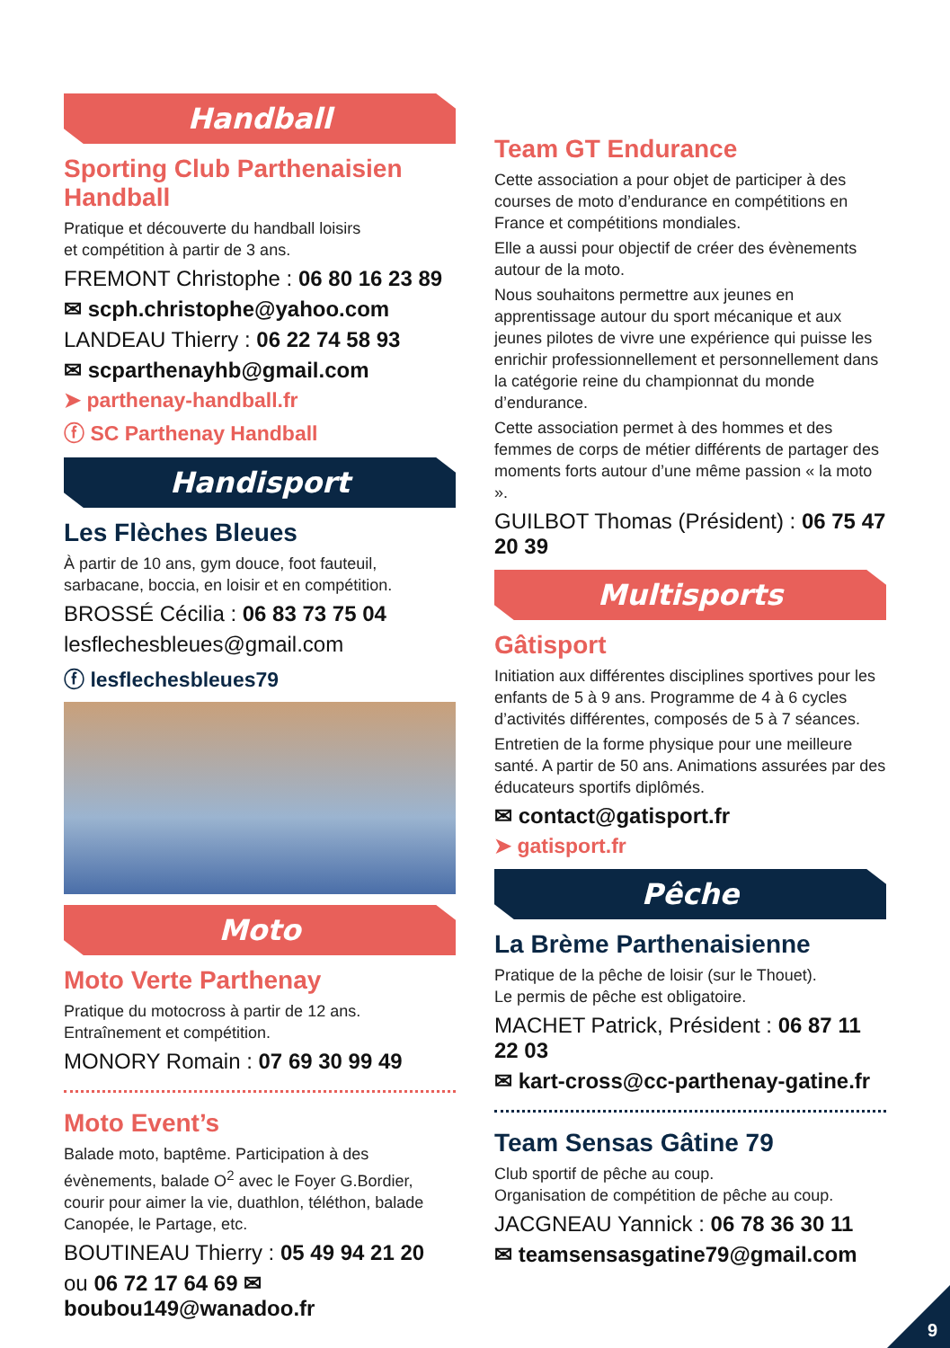Handball
Sporting Club Parthenaisien Handball
Pratique et découverte du handball loisirs
et compétition à partir de 3 ans.
FREMONT Christophe : 06 80 16 23 89
✉ scph.christophe@yahoo.com
LANDEAU Thierry : 06 22 74 58 93
✉ scparthenayhb@gmail.com
➤ parthenay-handball.fr
ⓕ SC Parthenay Handball
Handisport
Les Flèches Bleues
À partir de 10 ans, gym douce, foot fauteuil, sarbacane, boccia, en loisir et en compétition.
BROSSÉ Cécilia : 06 83 73 75 04
lesflechesbleues@gmail.com
ⓕ lesflechesbleues79
Moto
Moto Verte Parthenay
Pratique du motocross à partir de 12 ans.
Entraînement et compétition.
MONORY Romain : 07 69 30 99 49
Moto Event’s
Balade moto, baptême. Participation à des évènements, balade O<sup>2</sup> avec le Foyer G.Bordier, courir pour aimer la vie, duathlon, téléthon, balade Canopée, le Partage, etc.
BOUTINEAU Thierry : 05 49 94 21 20
ou 06 72 17 64 69 ✉ boubou149@wanadoo.fr
Team GT Endurance
Cette association a pour objet de participer à des courses de moto d’endurance en compétitions en France et compétitions mondiales.
Elle a aussi pour objectif de créer des évènements autour de la moto.
Nous souhaitons permettre aux jeunes en apprentissage autour du sport mécanique et aux jeunes pilotes de vivre une expérience qui puisse les enrichir professionnellement et personnellement dans la catégorie reine du championnat du monde d’endurance.
Cette association permet à des hommes et des femmes de corps de métier différents de partager des moments forts autour d’une même passion « la moto ».
GUILBOT Thomas (Président) : 06 75 47 20 39
Multisports
Gâtisport
Initiation aux différentes disciplines sportives pour les enfants de 5 à 9 ans. Programme de 4 à 6 cycles d’activités différentes, composés de 5 à 7 séances.
Entretien de la forme physique pour une meilleure santé. A partir de 50 ans. Animations assurées par des éducateurs sportifs diplômés.
✉ contact@gatisport.fr
➤ gatisport.fr
Pêche
La Brème Parthenaisienne
Pratique de la pêche de loisir (sur le Thouet).
Le permis de pêche est obligatoire.
MACHET Patrick, Président : 06 87 11 22 03
✉ kart-cross@cc-parthenay-gatine.fr
Team Sensas Gâtine 79
Club sportif de pêche au coup.
Organisation de compétition de pêche au coup.
JACGNEAU Yannick : 06 78 36 30 11
✉ teamsensasgatine79@gmail.com
9